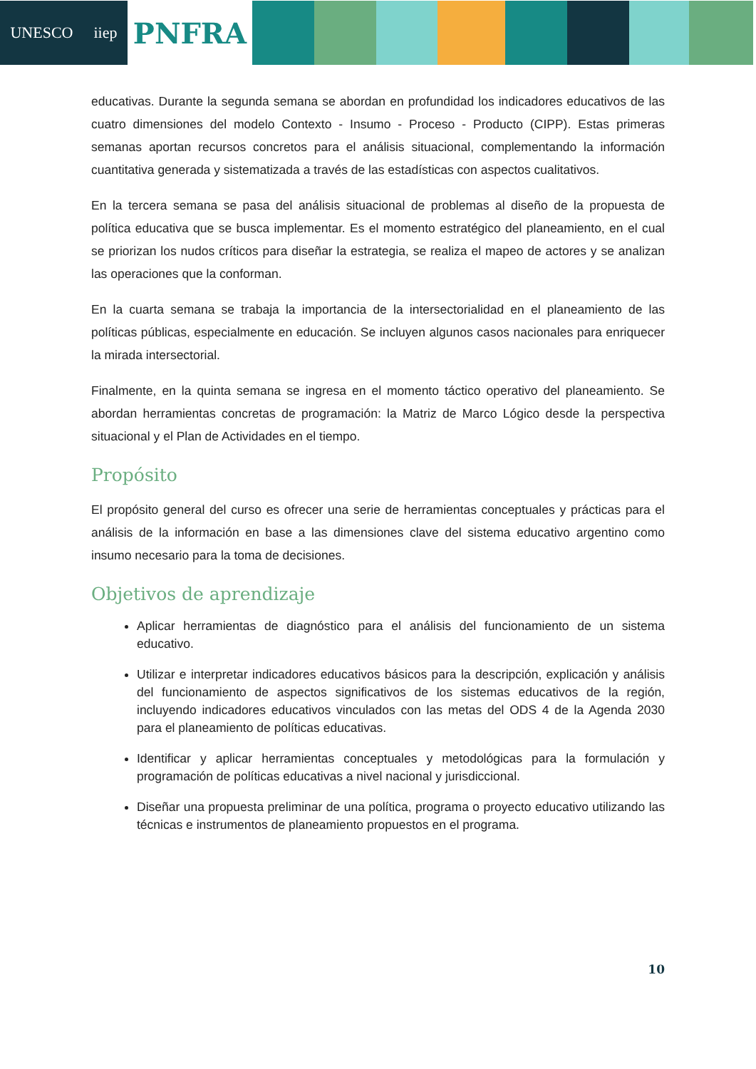UNESCO iiep
PNFRA
educativas. Durante la segunda semana se abordan en profundidad los indicadores educativos de las cuatro dimensiones del modelo Contexto - Insumo - Proceso - Producto (CIPP). Estas primeras semanas aportan recursos concretos para el análisis situacional, complementando la información cuantitativa generada y sistematizada a través de las estadísticas con aspectos cualitativos.
En la tercera semana se pasa del análisis situacional de problemas al diseño de la propuesta de política educativa que se busca implementar. Es el momento estratégico del planeamiento, en el cual se priorizan los nudos críticos para diseñar la estrategia, se realiza el mapeo de actores y se analizan las operaciones que la conforman.
En la cuarta semana se trabaja la importancia de la intersectorialidad en el planeamiento de las políticas públicas, especialmente en educación. Se incluyen algunos casos nacionales para enriquecer la mirada intersectorial.
Finalmente, en la quinta semana se ingresa en el momento táctico operativo del planeamiento. Se abordan herramientas concretas de programación: la Matriz de Marco Lógico desde la perspectiva situacional y el Plan de Actividades en el tiempo.
Propósito
El propósito general del curso es ofrecer una serie de herramientas conceptuales y prácticas para el análisis de la información en base a las dimensiones clave del sistema educativo argentino como insumo necesario para la toma de decisiones.
Objetivos de aprendizaje
Aplicar herramientas de diagnóstico para el análisis del funcionamiento de un sistema educativo.
Utilizar e interpretar indicadores educativos básicos para la descripción, explicación y análisis del funcionamiento de aspectos significativos de los sistemas educativos de la región, incluyendo indicadores educativos vinculados con las metas del ODS 4 de la Agenda 2030 para el planeamiento de políticas educativas.
Identificar y aplicar herramientas conceptuales y metodológicas para la formulación y programación de políticas educativas a nivel nacional y jurisdiccional.
Diseñar una propuesta preliminar de una política, programa o proyecto educativo utilizando las técnicas e instrumentos de planeamiento propuestos en el programa.
10